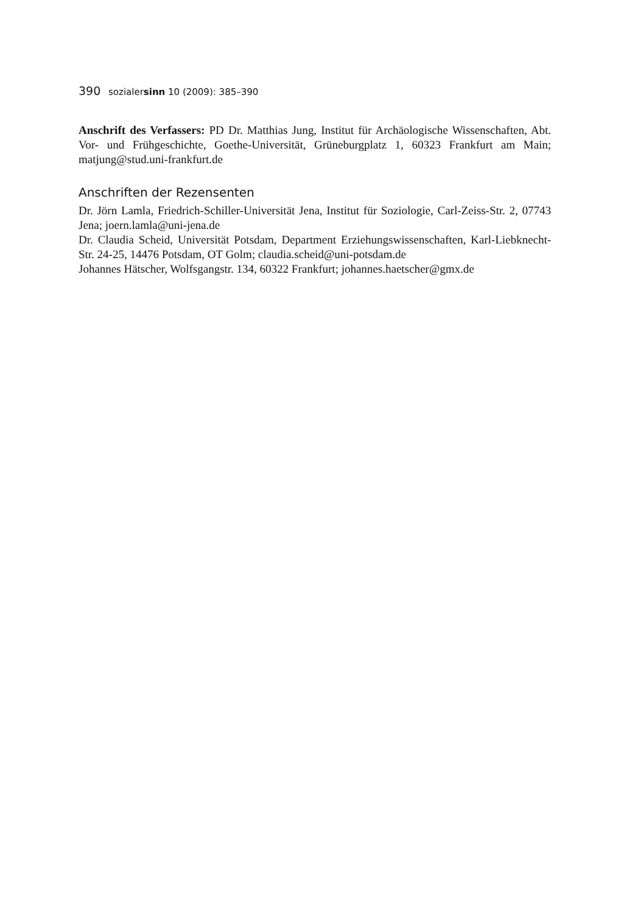390 sozialersinn 10 (2009): 385–390
Anschrift des Verfassers: PD Dr. Matthias Jung, Institut für Archäologische Wissenschaften, Abt. Vor- und Frühgeschichte, Goethe-Universität, Grüneburgplatz 1, 60323 Frankfurt am Main; matjung@stud.uni-frankfurt.de
Anschriften der Rezensenten
Dr. Jörn Lamla, Friedrich-Schiller-Universität Jena, Institut für Soziologie, Carl-Zeiss-Str. 2, 07743 Jena; joern.lamla@uni-jena.de
Dr. Claudia Scheid, Universität Potsdam, Department Erziehungswissenschaften, Karl-Liebknecht-Str. 24-25, 14476 Potsdam, OT Golm; claudia.scheid@uni-potsdam.de
Johannes Hätscher, Wolfsgangstr. 134, 60322 Frankfurt; johannes.haetscher@gmx.de